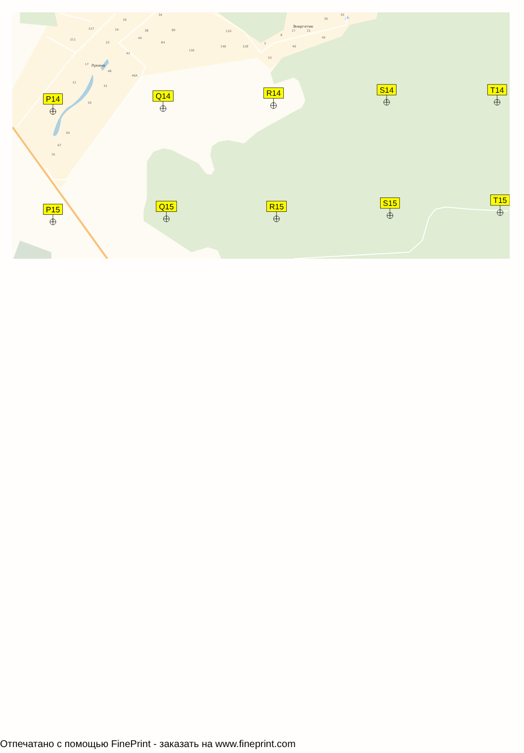26
34
227
24
38
80
211
23
40
84
43
136
120
146
128
3
8
53
17
21
30
35
40
46
17
48
46A
12
51
55
64
67
70
Лукино
Энергетик
P14
Q14
R14
S14
T14
P15
Q15
R15
S15
T15
Отпечатано с помощью FinePrint - заказать на www.fineprint.com